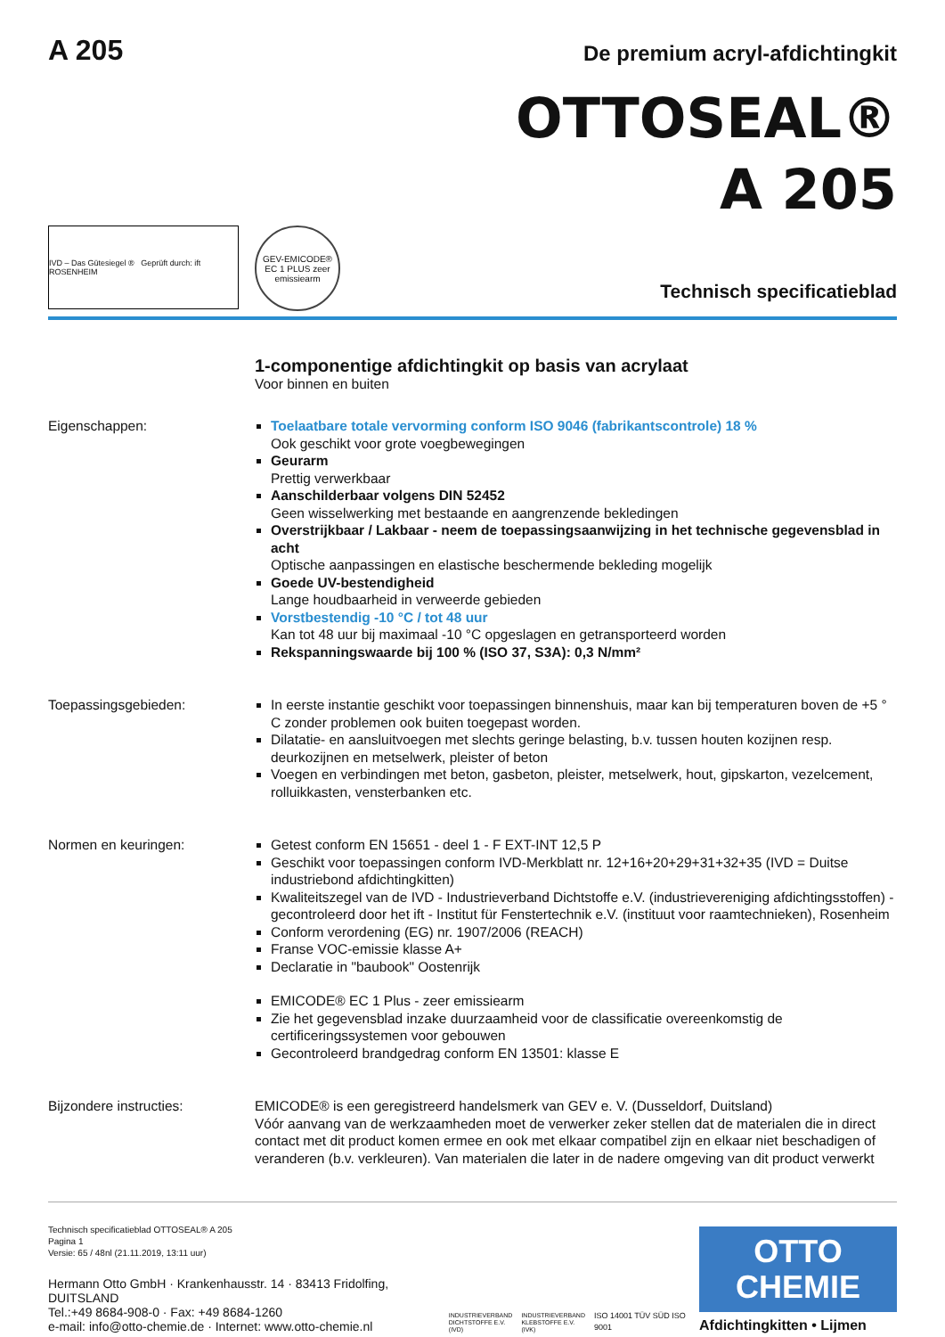A 205
De premium acryl-afdichtingkit
OTTOSEAL®
A 205
IVD – Das Gütesiegel ® Geprüft durch: ift ROSENHEIM
GEV-EMICODE® EC 1 PLUS zeer emissiearm
Technisch specificatieblad
1-componentige afdichtingkit op basis van acrylaat
Voor binnen en buiten
Eigenschappen: Toelaatbare totale vervorming conform ISO 9046 (fabrikantscontrole) 18 %
Ook geschikt voor grote voegbewegingen
Geurarm
Prettig verwerkbaar
Aanschilderbaar volgens DIN 52452
Geen wisselwerking met bestaande en aangrenzende bekledingen
Overstrijkbaar / Lakbaar - neem de toepassingsaanwijzing in het technische gegevensblad in acht
Optische aanpassingen en elastische beschermende bekleding mogelijk
Goede UV-bestendigheid
Lange houdbaarheid in verweerde gebieden
Vorstbestendig -10 °C / tot 48 uur
Kan tot 48 uur bij maximaal -10 °C opgeslagen en getransporteerd worden
Rekspanningswaarde bij 100 % (ISO 37, S3A): 0,3 N/mm²
Toepassingsgebieden: In eerste instantie geschikt voor toepassingen binnenshuis, maar kan bij temperaturen boven de +5 ° C zonder problemen ook buiten toegepast worden.
Dilatatie- en aansluitvoegen met slechts geringe belasting, b.v. tussen houten kozijnen resp. deurkozijnen en metselwerk, pleister of beton
Voegen en verbindingen met beton, gasbeton, pleister, metselwerk, hout, gipskarton, vezelcement, rolluikkasten, vensterbanken etc.
Normen en keuringen: Getest conform EN 15651 - deel 1 - F EXT-INT 12,5 P
Geschikt voor toepassingen conform IVD-Merkblatt nr. 12+16+20+29+31+32+35 (IVD = Duitse industriebond afdichtingkitten)
Kwaliteitszegel van de IVD - Industrieverband Dichtstoffe e.V. (industrievereniging afdichtingsstoffen) - gecontroleerd door het ift - Institut für Fenstertechnik e.V. (instituut voor raamtechnieken), Rosenheim
Conform verordening (EG) nr. 1907/2006 (REACH)
Franse VOC-emissie klasse A+
Declaratie in "baubook" Oostenrijk
EMICODE® EC 1 Plus - zeer emissiearm
Zie het gegevensblad inzake duurzaamheid voor de classificatie overeenkomstig de certificeringssystemen voor gebouwen
Gecontroleerd brandgedrag conform EN 13501: klasse E
Bijzondere instructies: EMICODE® is een geregistreerd handelsmerk van GEV e. V. (Dusseldorf, Duitsland)
Vóór aanvang van de werkzaamheden moet de verwerker zeker stellen dat de materialen die in direct contact met dit product komen ermee en ook met elkaar compatibel zijn en elkaar niet beschadigen of veranderen (b.v. verkleuren). Van materialen die later in de nadere omgeving van dit product verwerkt
Technisch specificatieblad OTTOSEAL® A 205
Pagina 1
Versie: 65 / 48nl (21.11.2019, 13:11 uur)
Hermann Otto GmbH · Krankenhausstr. 14 · 83413 Fridolfing, DUITSLAND
Tel.:+49 8684-908-0 · Fax: +49 8684-1260
e-mail: info@otto-chemie.de · Internet: www.otto-chemie.nl
INDUSTRIEVERBAND
DICHTSTOFFE E.V.
(IVD)
INDUSTRIEVERBAND
KLEBSTOFFE E.V.
(IVK)
ISO 14001 TÜV SÜD ISO 9001
OTTO
CHEMIE
Afdichtingkitten • Lijmen